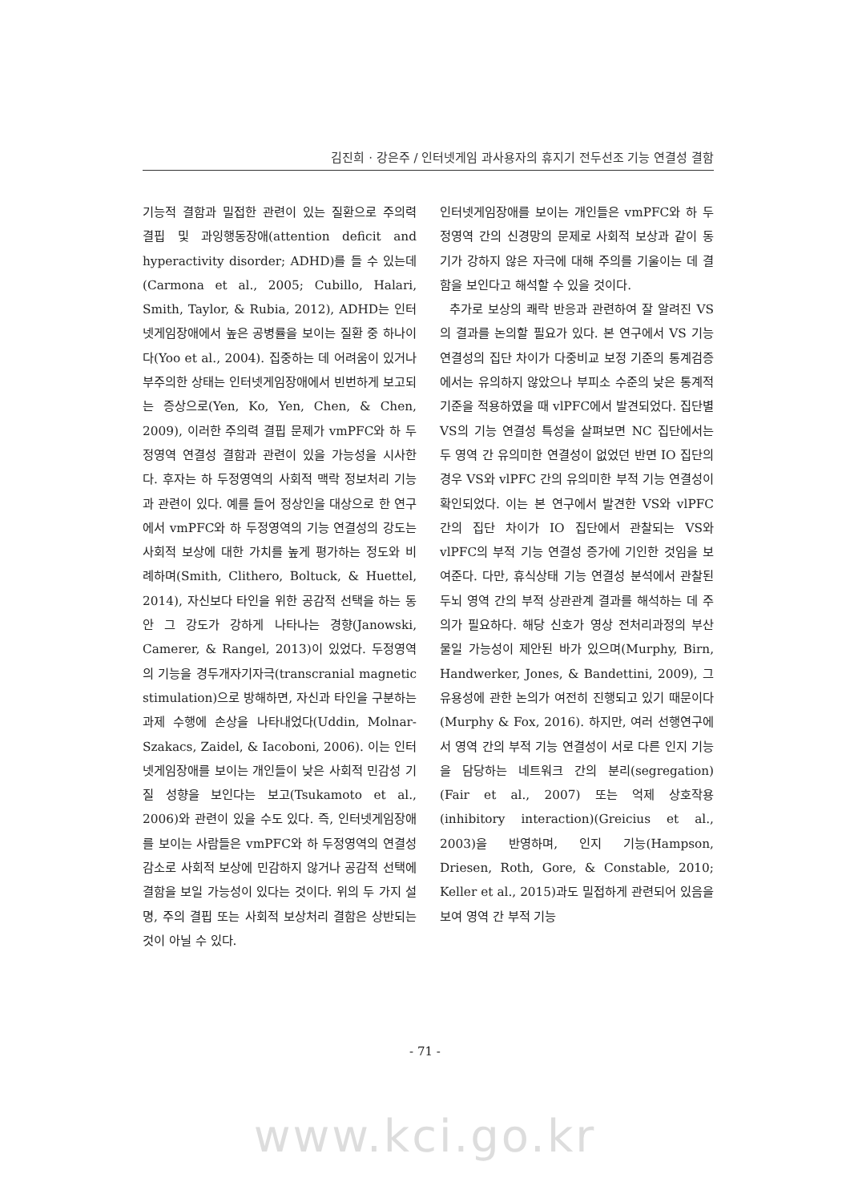김진희 · 강은주 / 인터넷게임 과사용자의 휴지기 전두선조 기능 연결성 결함
기능적 결함과 밀접한 관련이 있는 질환으로 주의력 결핍 및 과잉행동장애(attention deficit and hyperactivity disorder; ADHD)를 들 수 있는데(Carmona et al., 2005; Cubillo, Halari, Smith, Taylor, & Rubia, 2012), ADHD는 인터넷게임장애에서 높은 공병률을 보이는 질환 중 하나이다(Yoo et al., 2004). 집중하는 데 어려움이 있거나 부주의한 상태는 인터넷게임장애에서 빈번하게 보고되는 증상으로(Yen, Ko, Yen, Chen, & Chen, 2009), 이러한 주의력 결핍 문제가 vmPFC와 하 두정영역 연결성 결함과 관련이 있을 가능성을 시사한다. 후자는 하 두정영역의 사회적 맥락 정보처리 기능과 관련이 있다. 예를 들어 정상인을 대상으로 한 연구에서 vmPFC와 하 두정영역의 기능 연결성의 강도는 사회적 보상에 대한 가치를 높게 평가하는 정도와 비례하며(Smith, Clithero, Boltuck, & Huettel, 2014), 자신보다 타인을 위한 공감적 선택을 하는 동안 그 강도가 강하게 나타나는 경향(Janowski, Camerer, & Rangel, 2013)이 있었다. 두정영역의 기능을 경두개자기자극(transcranial magnetic stimulation)으로 방해하면, 자신과 타인을 구분하는 과제 수행에 손상을 나타내었다(Uddin, Molnar-Szakacs, Zaidel, & Iacoboni, 2006). 이는 인터넷게임장애를 보이는 개인들이 낮은 사회적 민감성 기질 성향을 보인다는 보고(Tsukamoto et al., 2006)와 관련이 있을 수도 있다. 즉, 인터넷게임장애를 보이는 사람들은 vmPFC와 하 두정영역의 연결성 감소로 사회적 보상에 민감하지 않거나 공감적 선택에 결함을 보일 가능성이 있다는 것이다. 위의 두 가지 설명, 주의 결핍 또는 사회적 보상처리 결함은 상반되는 것이 아닐 수 있다.
인터넷게임장애를 보이는 개인들은 vmPFC와 하 두정영역 간의 신경망의 문제로 사회적 보상과 같이 동기가 강하지 않은 자극에 대해 주의를 기울이는 데 결함을 보인다고 해석할 수 있을 것이다.
추가로 보상의 쾌락 반응과 관련하여 잘 알려진 VS의 결과를 논의할 필요가 있다. 본 연구에서 VS 기능 연결성의 집단 차이가 다중비교 보정 기준의 통계검증에서는 유의하지 않았으나 부피소 수준의 낮은 통계적 기준을 적용하였을 때 vlPFC에서 발견되었다. 집단별 VS의 기능 연결성 특성을 살펴보면 NC 집단에서는 두 영역 간 유의미한 연결성이 없었던 반면 IO 집단의 경우 VS와 vlPFC 간의 유의미한 부적 기능 연결성이 확인되었다. 이는 본 연구에서 발견한 VS와 vlPFC 간의 집단 차이가 IO 집단에서 관찰되는 VS와 vlPFC의 부적 기능 연결성 증가에 기인한 것임을 보여준다. 다만, 휴식상태 기능 연결성 분석에서 관찰된 두뇌 영역 간의 부적 상관관계 결과를 해석하는 데 주의가 필요하다. 해당 신호가 영상 전처리과정의 부산물일 가능성이 제안된 바가 있으며(Murphy, Birn, Handwerker, Jones, & Bandettini, 2009), 그 유용성에 관한 논의가 여전히 진행되고 있기 때문이다(Murphy & Fox, 2016). 하지만, 여러 선행연구에서 영역 간의 부적 기능 연결성이 서로 다른 인지 기능을 담당하는 네트워크 간의 분리(segregation)(Fair et al., 2007) 또는 억제 상호작용(inhibitory interaction)(Greicius et al., 2003)을 반영하며, 인지 기능(Hampson, Driesen, Roth, Gore, & Constable, 2010; Keller et al., 2015)과도 밀접하게 관련되어 있음을 보여 영역 간 부적 기능
- 71 -
www.kci.go.kr